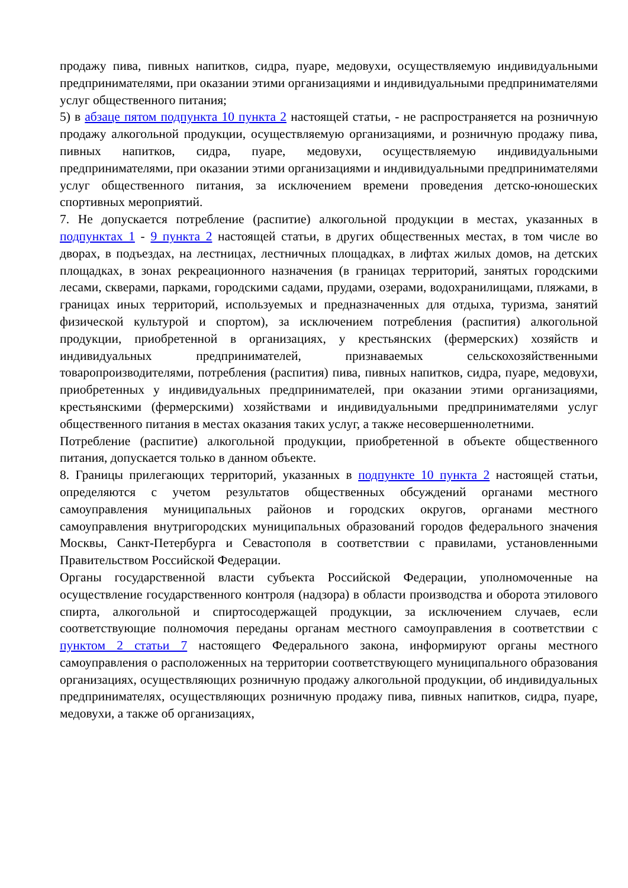продажу пива, пивных напитков, сидра, пуаре, медовухи, осуществляемую индивидуальными предпринимателями, при оказании этими организациями и индивидуальными предпринимателями услуг общественного питания;
5) в абзаце пятом подпункта 10 пункта 2 настоящей статьи, - не распространяется на розничную продажу алкогольной продукции, осуществляемую организациями, и розничную продажу пива, пивных напитков, сидра, пуаре, медовухи, осуществляемую индивидуальными предпринимателями, при оказании этими организациями и индивидуальными предпринимателями услуг общественного питания, за исключением времени проведения детско-юношеских спортивных мероприятий.
7. Не допускается потребление (распитие) алкогольной продукции в местах, указанных в подпунктах 1 - 9 пункта 2 настоящей статьи, в других общественных местах, в том числе во дворах, в подъездах, на лестницах, лестничных площадках, в лифтах жилых домов, на детских площадках, в зонах рекреационного назначения (в границах территорий, занятых городскими лесами, скверами, парками, городскими садами, прудами, озерами, водохранилищами, пляжами, в границах иных территорий, используемых и предназначенных для отдыха, туризма, занятий физической культурой и спортом), за исключением потребления (распития) алкогольной продукции, приобретенной в организациях, у крестьянских (фермерских) хозяйств и индивидуальных предпринимателей, признаваемых сельскохозяйственными товаропроизводителями, потребления (распития) пива, пивных напитков, сидра, пуаре, медовухи, приобретенных у индивидуальных предпринимателей, при оказании этими организациями, крестьянскими (фермерскими) хозяйствами и индивидуальными предпринимателями услуг общественного питания в местах оказания таких услуг, а также несовершеннолетними.
Потребление (распитие) алкогольной продукции, приобретенной в объекте общественного питания, допускается только в данном объекте.
8. Границы прилегающих территорий, указанных в подпункте 10 пункта 2 настоящей статьи, определяются с учетом результатов общественных обсуждений органами местного самоуправления муниципальных районов и городских округов, органами местного самоуправления внутригородских муниципальных образований городов федерального значения Москвы, Санкт-Петербурга и Севастополя в соответствии с правилами, установленными Правительством Российской Федерации.
Органы государственной власти субъекта Российской Федерации, уполномоченные на осуществление государственного контроля (надзора) в области производства и оборота этилового спирта, алкогольной и спиртосодержащей продукции, за исключением случаев, если соответствующие полномочия переданы органам местного самоуправления в соответствии с пунктом 2 статьи 7 настоящего Федерального закона, информируют органы местного самоуправления о расположенных на территории соответствующего муниципального образования организациях, осуществляющих розничную продажу алкогольной продукции, об индивидуальных предпринимателях, осуществляющих розничную продажу пива, пивных напитков, сидра, пуаре, медовухи, а также об организациях,